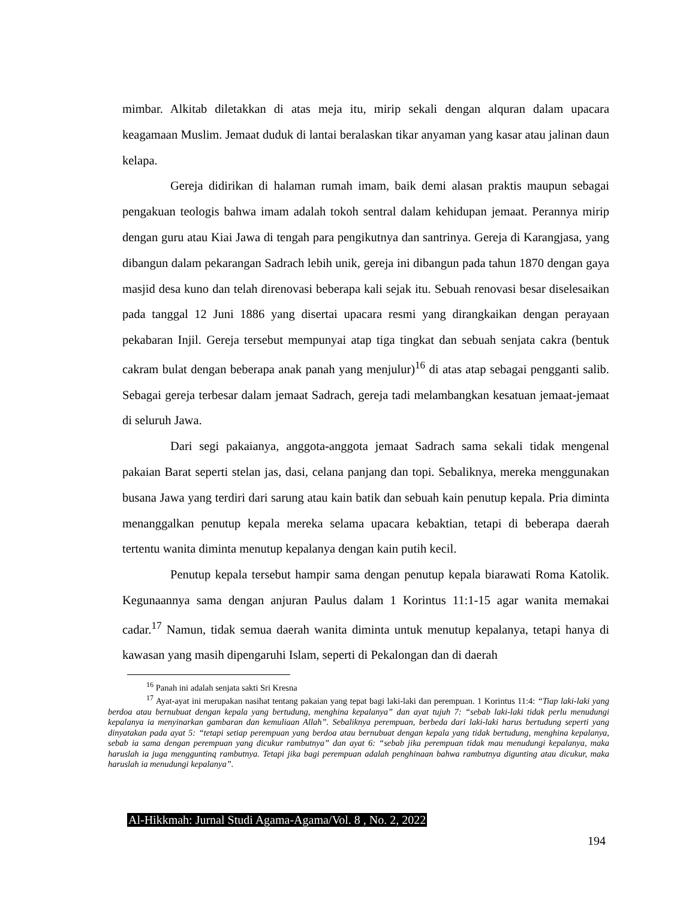mimbar. Alkitab diletakkan di atas meja itu, mirip sekali dengan alquran dalam upacara keagamaan Muslim. Jemaat duduk di lantai beralaskan tikar anyaman yang kasar atau jalinan daun kelapa.
Gereja didirikan di halaman rumah imam, baik demi alasan praktis maupun sebagai pengakuan teologis bahwa imam adalah tokoh sentral dalam kehidupan jemaat. Perannya mirip dengan guru atau Kiai Jawa di tengah para pengikutnya dan santrinya. Gereja di Karangjasa, yang dibangun dalam pekarangan Sadrach lebih unik, gereja ini dibangun pada tahun 1870 dengan gaya masjid desa kuno dan telah direnovasi beberapa kali sejak itu. Sebuah renovasi besar diselesaikan pada tanggal 12 Juni 1886 yang disertai upacara resmi yang dirangkaikan dengan perayaan pekabaran Injil. Gereja tersebut mempunyai atap tiga tingkat dan sebuah senjata cakra (bentuk cakram bulat dengan beberapa anak panah yang menjulur)<sup>16</sup> di atas atap sebagai pengganti salib. Sebagai gereja terbesar dalam jemaat Sadrach, gereja tadi melambangkan kesatuan jemaat-jemaat di seluruh Jawa.
Dari segi pakaianya, anggota-anggota jemaat Sadrach sama sekali tidak mengenal pakaian Barat seperti stelan jas, dasi, celana panjang dan topi. Sebaliknya, mereka menggunakan busana Jawa yang terdiri dari sarung atau kain batik dan sebuah kain penutup kepala. Pria diminta menanggalkan penutup kepala mereka selama upacara kebaktian, tetapi di beberapa daerah tertentu wanita diminta menutup kepalanya dengan kain putih kecil.
Penutup kepala tersebut hampir sama dengan penutup kepala biarawati Roma Katolik. Kegunaannya sama dengan anjuran Paulus dalam 1 Korintus 11:1-15 agar wanita memakai cadar.<sup>17</sup> Namun, tidak semua daerah wanita diminta untuk menutup kepalanya, tetapi hanya di kawasan yang masih dipengaruhi Islam, seperti di Pekalongan dan di daerah
<sup>16</sup> Panah ini adalah senjata sakti Sri Kresna
<sup>17</sup> Ayat-ayat ini merupakan nasihat tentang pakaian yang tepat bagi laki-laki dan perempuan. 1 Korintus 11:4: “Tiap laki-laki yang berdoa atau bernubuat dengan kepala yang bertudung, menghina kepalanya” dan ayat tujuh 7: “sebab laki-laki tidak perlu menudungi kepalanya ia menyinarkan gambaran dan kemuliaan Allah”. Sebaliknya perempuan, berbeda dari laki-laki harus bertudung seperti yang dinyatakan pada ayat 5: “tetapi setiap perempuan yang berdoa atau bernubuat dengan kepala yang tidak bertudung, menghina kepalanya, sebab ia sama dengan perempuan yang dicukur rambutnya” dan ayat 6: “sebab jika perempuan tidak mau menudungi kepalanya, maka haruslah ia juga mengguntinq rambutnya. Tetapi jika bagi perempuan adalah penghinaan bahwa rambutnya digunting atau dicukur, maka haruslah ia menudungi kepalanya”.
Al-Hikkmah: Jurnal Studi Agama-Agama/Vol. 8 , No. 2, 2022
194